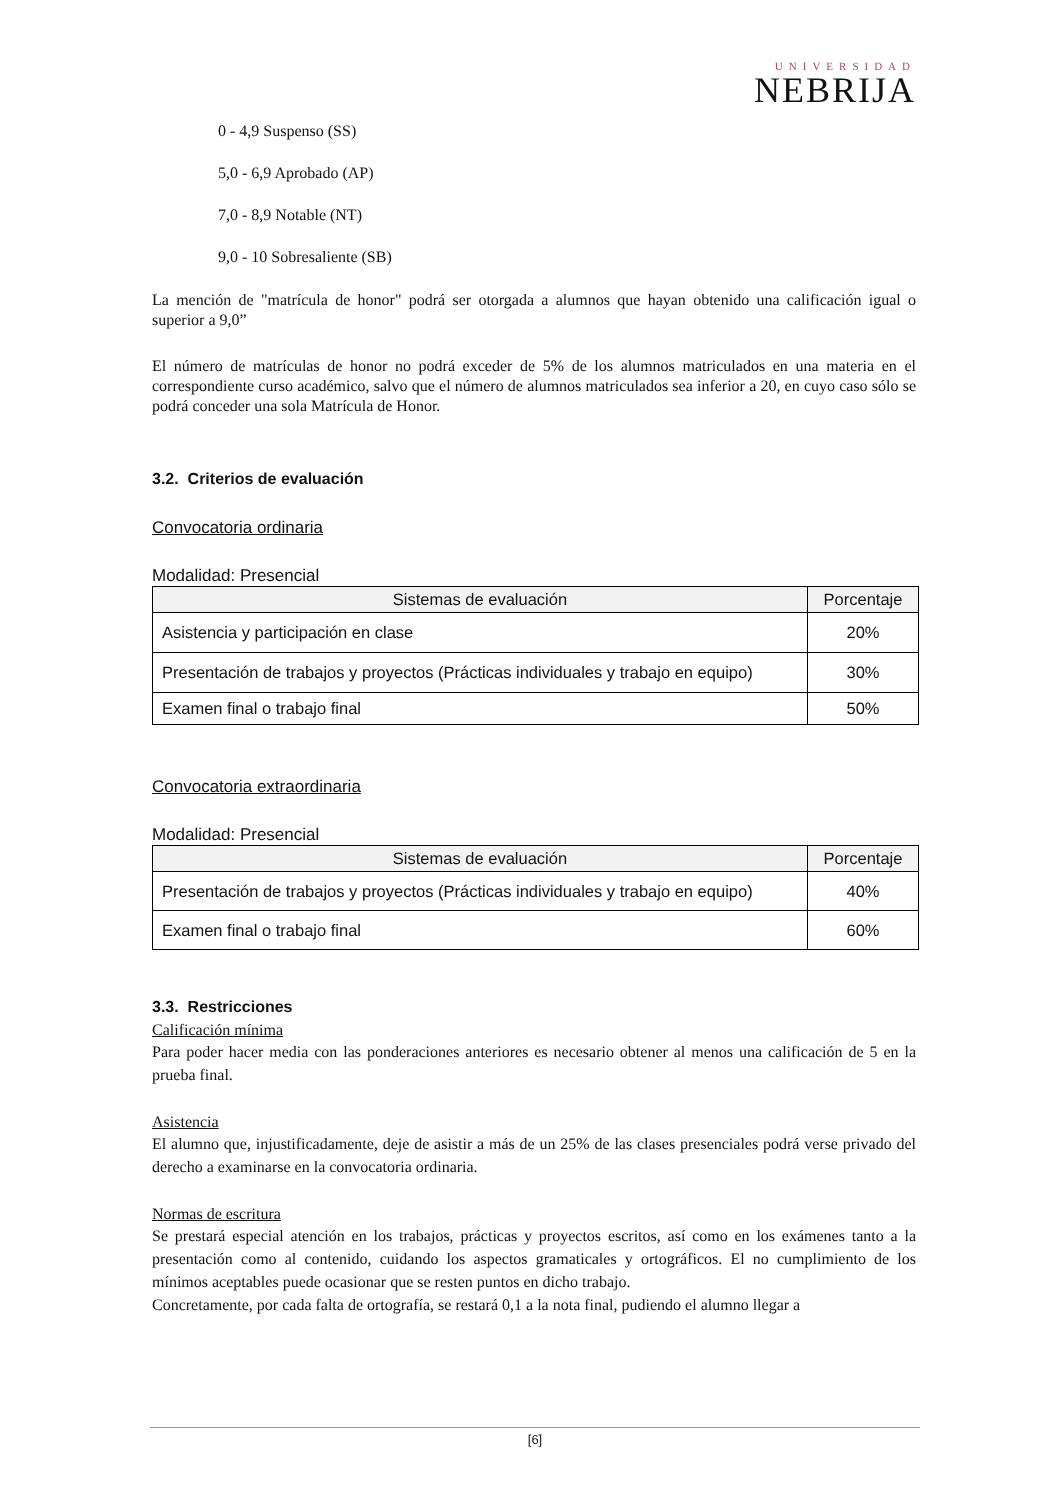UNIVERSIDAD
NEBRIJA
0 - 4,9 Suspenso (SS)
5,0 - 6,9 Aprobado (AP)
7,0 - 8,9 Notable (NT)
9,0 - 10 Sobresaliente (SB)
La mención de "matrícula de honor" podrá ser otorgada a alumnos que hayan obtenido una calificación igual o superior a 9,0”
El número de matrículas de honor no podrá exceder de 5% de los alumnos matriculados en una materia en el correspondiente curso académico, salvo que el número de alumnos matriculados sea inferior a 20, en cuyo caso sólo se podrá conceder una sola Matrícula de Honor.
3.2. Criterios de evaluación
Convocatoria ordinaria
Modalidad: Presencial
| Sistemas de evaluación | Porcentaje |
| --- | --- |
| Asistencia y participación en clase | 20% |
| Presentación de trabajos y proyectos (Prácticas individuales y trabajo en equipo) | 30% |
| Examen final o trabajo final | 50% |
Convocatoria extraordinaria
Modalidad: Presencial
| Sistemas de evaluación | Porcentaje |
| --- | --- |
| Presentación de trabajos y proyectos (Prácticas individuales y trabajo en equipo) | 40% |
| Examen final o trabajo final | 60% |
3.3. Restricciones
Calificación mínima
Para poder hacer media con las ponderaciones anteriores es necesario obtener al menos una calificación de 5 en la prueba final.
Asistencia
El alumno que, injustificadamente, deje de asistir a más de un 25% de las clases presenciales podrá verse privado del derecho a examinarse en la convocatoria ordinaria.
Normas de escritura
Se prestará especial atención en los trabajos, prácticas y proyectos escritos, así como en los exámenes tanto a la presentación como al contenido, cuidando los aspectos gramaticales y ortográficos. El no cumplimiento de los mínimos aceptables puede ocasionar que se resten puntos en dicho trabajo.
Concretamente, por cada falta de ortografía, se restará 0,1 a la nota final, pudiendo el alumno llegar a
[6]